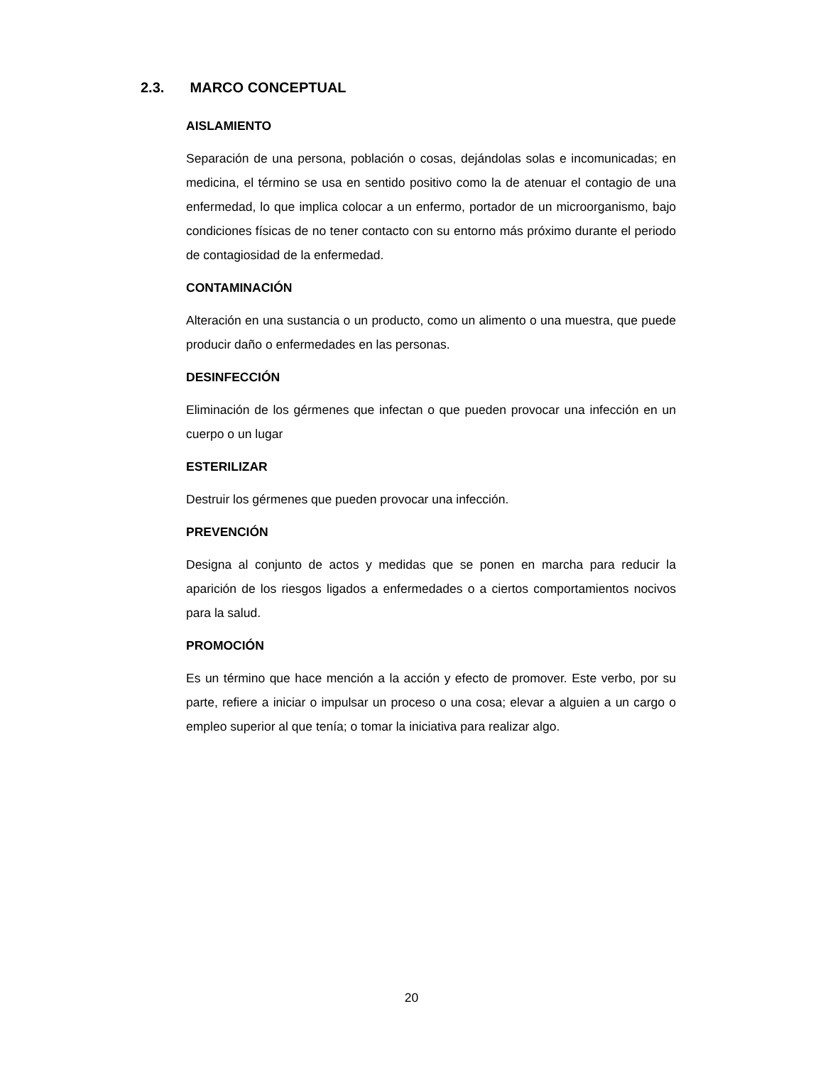2.3. MARCO CONCEPTUAL
AISLAMIENTO
Separación de una persona, población o cosas, dejándolas solas e incomunicadas; en medicina, el término se usa en sentido positivo como la de atenuar el contagio de una enfermedad, lo que implica colocar a un enfermo, portador de un microorganismo, bajo condiciones físicas de no tener contacto con su entorno más próximo durante el periodo de contagiosidad de la enfermedad.
CONTAMINACIÓN
Alteración en una sustancia o un producto, como un alimento o una muestra, que puede producir daño o enfermedades en las personas.
DESINFECCIÓN
Eliminación de los gérmenes que infectan o que pueden provocar una infección en un cuerpo o un lugar
ESTERILIZAR
Destruir los gérmenes que pueden provocar una infección.
PREVENCIÓN
Designa al conjunto de actos y medidas que se ponen en marcha para reducir la aparición de los riesgos ligados a enfermedades o a ciertos comportamientos nocivos para la salud.
PROMOCIÓN
Es un término que hace mención a la acción y efecto de promover. Este verbo, por su parte, refiere a iniciar o impulsar un proceso o una cosa; elevar a alguien a un cargo o empleo superior al que tenía; o tomar la iniciativa para realizar algo.
20